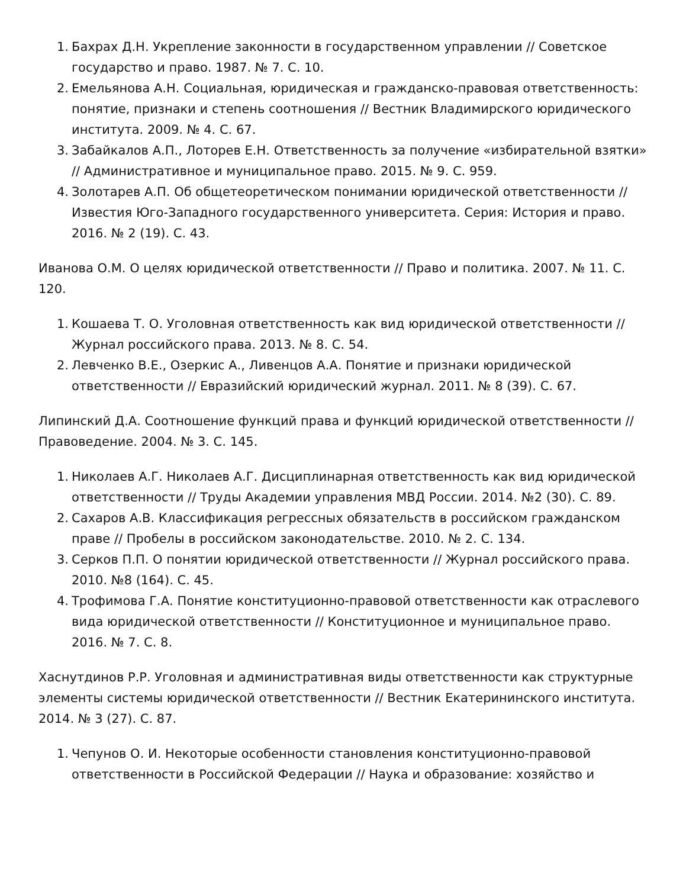1. Бахрах Д.Н. Укрепление законности в государственном управлении // Советское государство и право. 1987. № 7. С. 10.
2. Емельянова А.Н. Социальная, юридическая и гражданско-правовая ответственность: понятие, признаки и степень соотношения // Вестник Владимирского юридического института. 2009. № 4. С. 67.
3. Забайкалов А.П., Лоторев Е.Н. Ответственность за получение «избирательной взятки» // Административное и муниципальное право. 2015. № 9. С. 959.
4. Золотарев А.П. Об общетеоретическом понимании юридической ответственности // Известия Юго-Западного государственного университета. Серия: История и право. 2016. № 2 (19). С. 43.
Иванова О.М. О целях юридической ответственности // Право и политика. 2007. № 11. С. 120.
1. Кошаева Т. О. Уголовная ответственность как вид юридической ответственности // Журнал российского права. 2013. № 8. С. 54.
2. Левченко В.Е., Озеркис А., Ливенцов А.А. Понятие и признаки юридической ответственности // Евразийский юридический журнал. 2011. № 8 (39). С. 67.
Липинский Д.А. Соотношение функций права и функций юридической ответственности // Правоведение. 2004. № 3. С. 145.
1. Николаев А.Г. Николаев А.Г. Дисциплинарная ответственность как вид юридической ответственности // Труды Академии управления МВД России. 2014. №2 (30). С. 89.
2. Сахаров А.В. Классификация регрессных обязательств в российском гражданском праве // Пробелы в российском законодательстве. 2010. № 2. С. 134.
3. Серков П.П. О понятии юридической ответственности // Журнал российского права. 2010. №8 (164). С. 45.
4. Трофимова Г.А. Понятие конституционно-правовой ответственности как отраслевого вида юридической ответственности // Конституционное и муниципальное право. 2016. № 7. С. 8.
Хаснутдинов Р.Р. Уголовная и административная виды ответственности как структурные элементы системы юридической ответственности // Вестник Екатерининского института. 2014. № 3 (27). С. 87.
1. Чепунов О. И. Некоторые особенности становления конституционно-правовой ответственности в Российской Федерации // Наука и образование: хозяйство и